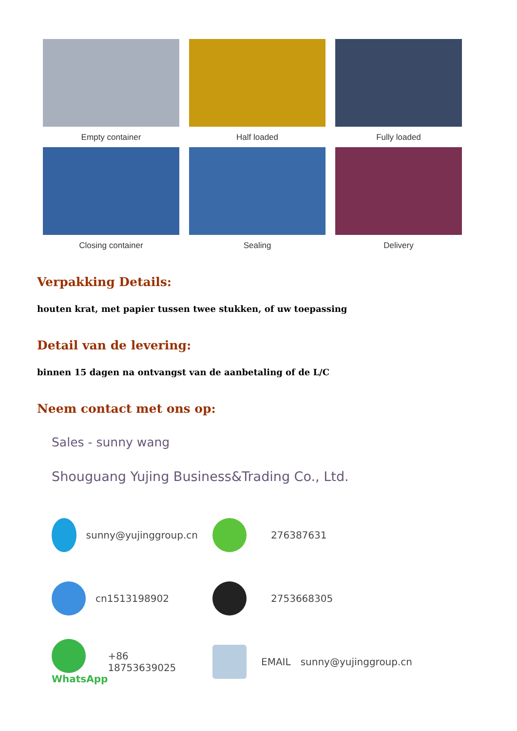Empty container
Half loaded
Fully loaded
Closing container
Sealing
Delivery
Verpakking Details:
houten krat, met papier tussen twee stukken, of uw toepassing
Detail van de levering:
binnen 15 dagen na ontvangst van de aanbetaling of de L/C
Neem contact met ons op:
Sales - sunny wang
Shouguang Yujing Business&Trading Co., Ltd.
sunny@yujinggroup.cn 276387631
cn1513198902 2753668305
WhatsApp
+86 18753639025
EMAIL sunny@yujinggroup.cn